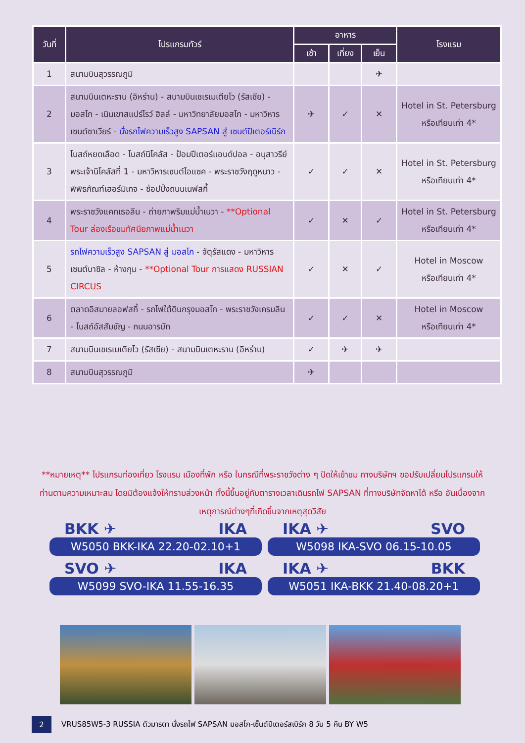| วันที่ | โปรแกรมทัวร์ | อาหาร | | | โรงแรม |
| --- | --- | --- | --- | --- | --- |
| | | เช้า | เที่ยง | เย็น | |
| 1 | สนามบินสุวรรณภูมิ | | | ✈ | |
| 2 | สนามบินเตหะราน (อิหร่าน) - สนามบินเชเรเมเตียโว (รัสเซีย) - มอสโก - เนินเขาสแปร์โรว์ ฮิลล์ - มหาวิทยาลัยมอสโก - มหาวิหารเซนต์ซาเวียร์ - นั่งรถไฟความเร็วสูง SAPSAN สู่ เซนต์ปีเตอร์เบิร์ก | ✈ | ✓ | ✕ | Hotel in St. Petersburg หรือเทียบเท่า 4* |
| 3 | โบสถ์หยดเลือด - โบสถ์นิโคลัส - ป้อมปีเตอร์แอนด์ปอล - อนุสาวรีย์พระเจ้านิโคลัสที่ 1 - มหาวิหารเซนต์ไอแซค - พระราชวังฤดูหนาว - พิพิธภัณฑ์เฮอร์มิเทจ - ช้อปปิ้งถนนเนฟสกี้ | ✓ | ✓ | ✕ | Hotel in St. Petersburg หรือเทียบเท่า 4* |
| 4 | พระราชวังแคทเธอลีน - ถ่ายภาพริมแม่น้ำเนวา - **Optional Tour ล่องเรือชมทัศนียภาพแม่น้ำเนวา | ✓ | ✕ | ✓ | Hotel in St. Petersburg หรือเทียบเท่า 4* |
| 5 | รถไฟความเร็วสูง SAPSAN สู่ มอสโก - จัตุรัสแดง - มหาวิหารเซนต์บาซิล - ห้างกุม - **Optional Tour การแสดง RUSSIAN CIRCUS | ✓ | ✕ | ✓ | Hotel in Moscow หรือเทียบเท่า 4* |
| 6 | ตลาดอิสมายลอฟสกี้ - รถไฟใต้ดินกรุงมอสโก - พระราชวังเครมลิน - โบสถ์อัสสัมชัญ - ถนนอารบัท | ✓ | ✓ | ✕ | Hotel in Moscow หรือเทียบเท่า 4* |
| 7 | สนามบินเชเรเมเตียโว (รัสเซีย) - สนามบินเตหะราน (อิหร่าน) | ✓ | ✈ | ✈ | |
| 8 | สนามบินสุวรรณภูมิ | ✈ | | | |
**หมายเหตุ** โปรแกรมท่องเที่ยว โรงแรม เมืองที่พัก หรือ ในกรณีที่พระราชวังต่าง ๆ ปิดให้เข้าชม ทางบริษัทฯ ขอปรับเปลี่ยนโปรแกรมให้ท่านตามความเหมาะสม โดยมิต้องแจ้งให้ทราบล่วงหน้า ทั้งนี้ขึ้นอยู่กับตารางเวลาเดินรถไฟ SAPSAN ที่ทางบริษัทจัดหาได้ หรือ อันเนื่องจากเหตุการณ์ต่างๆที่เกิดขึ้นจากเหตุสุดวิสัย
BKK ✈ IKA
W5050 BKK-IKA 22.20-02.10+1
IKA ✈ SVO
W5098 IKA-SVO 06.15-10.05
SVO ✈ IKA
W5099 SVO-IKA 11.55-16.35
IKA ✈ BKK
W5051 IKA-BKK 21.40-08.20+1
2
VRUS85W5-3 RUSSIA ตัวมารดา นั่งรถไฟ SAPSAN มอสโก-เซ็นต์ปีเตอร์สเบิร์ก 8 วัน 5 คืน BY W5